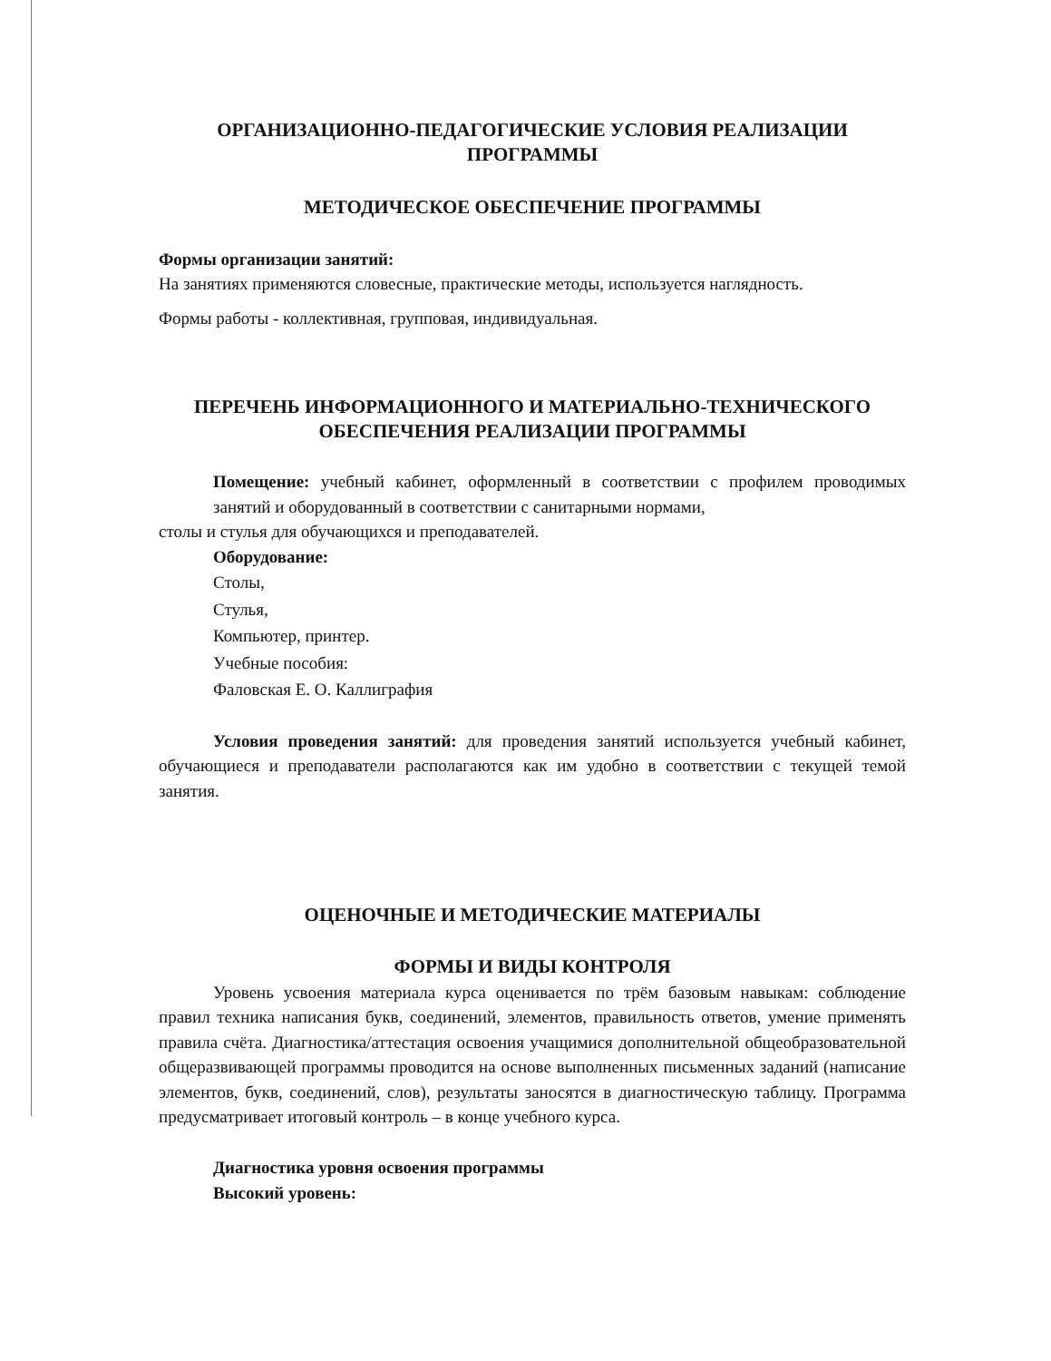ОРГАНИЗАЦИОННО-ПЕДАГОГИЧЕСКИЕ УСЛОВИЯ РЕАЛИЗАЦИИ ПРОГРАММЫ
МЕТОДИЧЕСКОЕ ОБЕСПЕЧЕНИЕ ПРОГРАММЫ
Формы организации занятий:
На занятиях применяются словесные, практические методы, используется наглядность.
Формы работы - коллективная, групповая, индивидуальная.
ПЕРЕЧЕНЬ ИНФОРМАЦИОННОГО И МАТЕРИАЛЬНО-ТЕХНИЧЕСКОГО ОБЕСПЕЧЕНИЯ РЕАЛИЗАЦИИ ПРОГРАММЫ
Помещение: учебный кабинет, оформленный в соответствии с профилем проводимых занятий и оборудованный в соответствии с санитарными нормами,
столы и стулья для обучающихся и преподавателей.
Оборудование:
Столы,
Стулья,
Компьютер, принтер.
Учебные пособия:
Фаловская Е. О. Каллиграфия
Условия проведения занятий: для проведения занятий используется учебный кабинет, обучающиеся и преподаватели располагаются как им удобно в соответствии с текущей темой занятия.
ОЦЕНОЧНЫЕ И МЕТОДИЧЕСКИЕ МАТЕРИАЛЫ
ФОРМЫ И ВИДЫ КОНТРОЛЯ
Уровень усвоения материала курса оценивается по трём базовым навыкам: соблюдение правил техника написания букв, соединений, элементов, правильность ответов, умение применять правила счёта. Диагностика/аттестация освоения учащимися дополнительной общеобразовательной общеразвивающей программы проводится на основе выполненных письменных заданий (написание элементов, букв, соединений, слов), результаты заносятся в диагностическую таблицу. Программа предусматривает итоговый контроль – в конце учебного курса.
Диагностика уровня освоения программы
Высокий уровень: